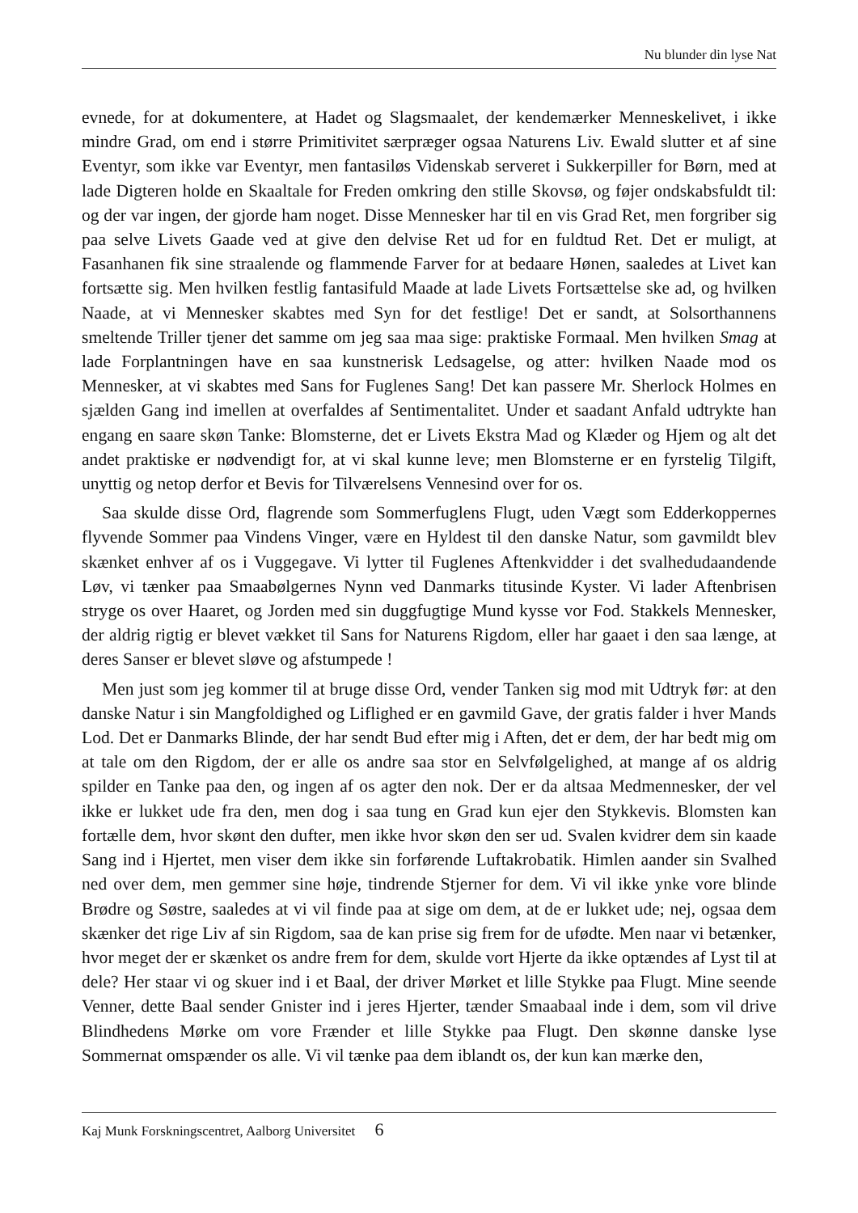Nu blunder din lyse Nat
evnede, for at dokumentere, at Hadet og Slagsmaalet, der kendemærker Menneskelivet, i ikke mindre Grad, om end i større Primitivitet særpræger ogsaa Naturens Liv. Ewald slutter et af sine Eventyr, som ikke var Eventyr, men fantasiløs Videnskab serveret i Sukkerpiller for Børn, med at lade Digteren holde en Skaaltale for Freden omkring den stille Skovsø, og føjer ondskabsfuldt til: og der var ingen, der gjorde ham noget. Disse Mennesker har til en vis Grad Ret, men forgriber sig paa selve Livets Gaade ved at give den delvise Ret ud for en fuldtud Ret. Det er muligt, at Fasanhanen fik sine straalende og flammende Farver for at bedaare Hønen, saaledes at Livet kan fortsætte sig. Men hvilken festlig fantasifuld Maade at lade Livets Fortsættelse ske ad, og hvilken Naade, at vi Mennesker skabtes med Syn for det festlige! Det er sandt, at Solsorthannens smeltende Triller tjener det samme om jeg saa maa sige: praktiske Formaal. Men hvilken Smag at lade Forplantningen have en saa kunstnerisk Ledsagelse, og atter: hvilken Naade mod os Mennesker, at vi skabtes med Sans for Fuglenes Sang! Det kan passere Mr. Sherlock Holmes en sjælden Gang ind imellen at overfaldes af Sentimentalitet. Under et saadant Anfald udtrykte han engang en saare skøn Tanke: Blomsterne, det er Livets Ekstra Mad og Klæder og Hjem og alt det andet praktiske er nødvendigt for, at vi skal kunne leve; men Blomsterne er en fyrstelig Tilgift, unyttig og netop derfor et Bevis for Tilværelsens Vennesind over for os.
Saa skulde disse Ord, flagrende som Sommerfuglens Flugt, uden Vægt som Edderkoppernes flyvende Sommer paa Vindens Vinger, være en Hyldest til den danske Natur, som gavmildt blev skænket enhver af os i Vuggegave. Vi lytter til Fuglenes Aftenkvidder i det svalhedudaandende Løv, vi tænker paa Smaabølgernes Nynn ved Danmarks titusinde Kyster. Vi lader Aftenbrisen stryge os over Haaret, og Jorden med sin duggfugtige Mund kysse vor Fod. Stakkels Mennesker, der aldrig rigtig er blevet vækket til Sans for Naturens Rigdom, eller har gaaet i den saa længe, at deres Sanser er blevet sløve og afstumpede !
Men just som jeg kommer til at bruge disse Ord, vender Tanken sig mod mit Udtryk før: at den danske Natur i sin Mangfoldighed og Liflighed er en gavmild Gave, der gratis falder i hver Mands Lod. Det er Danmarks Blinde, der har sendt Bud efter mig i Aften, det er dem, der har bedt mig om at tale om den Rigdom, der er alle os andre saa stor en Selvfølgelighed, at mange af os aldrig spilder en Tanke paa den, og ingen af os agter den nok. Der er da altsaa Medmennesker, der vel ikke er lukket ude fra den, men dog i saa tung en Grad kun ejer den Stykkevis. Blomsten kan fortælle dem, hvor skønt den dufter, men ikke hvor skøn den ser ud. Svalen kvidrer dem sin kaade Sang ind i Hjertet, men viser dem ikke sin forførende Luftakrobatik. Himlen aander sin Svalhed ned over dem, men gemmer sine høje, tindrende Stjerner for dem. Vi vil ikke ynke vore blinde Brødre og Søstre, saaledes at vi vil finde paa at sige om dem, at de er lukket ude; nej, ogsaa dem skænker det rige Liv af sin Rigdom, saa de kan prise sig frem for de ufødte. Men naar vi betænker, hvor meget der er skænket os andre frem for dem, skulde vort Hjerte da ikke optændes af Lyst til at dele? Her staar vi og skuer ind i et Baal, der driver Mørket et lille Stykke paa Flugt. Mine seende Venner, dette Baal sender Gnister ind i jeres Hjerter, tænder Smaabaal inde i dem, som vil drive Blindhedens Mørke om vore Frænder et lille Stykke paa Flugt. Den skønne danske lyse Sommernat omspænder os alle. Vi vil tænke paa dem iblandt os, der kun kan mærke den,
Kaj Munk Forskningscentret, Aalborg Universitet 6